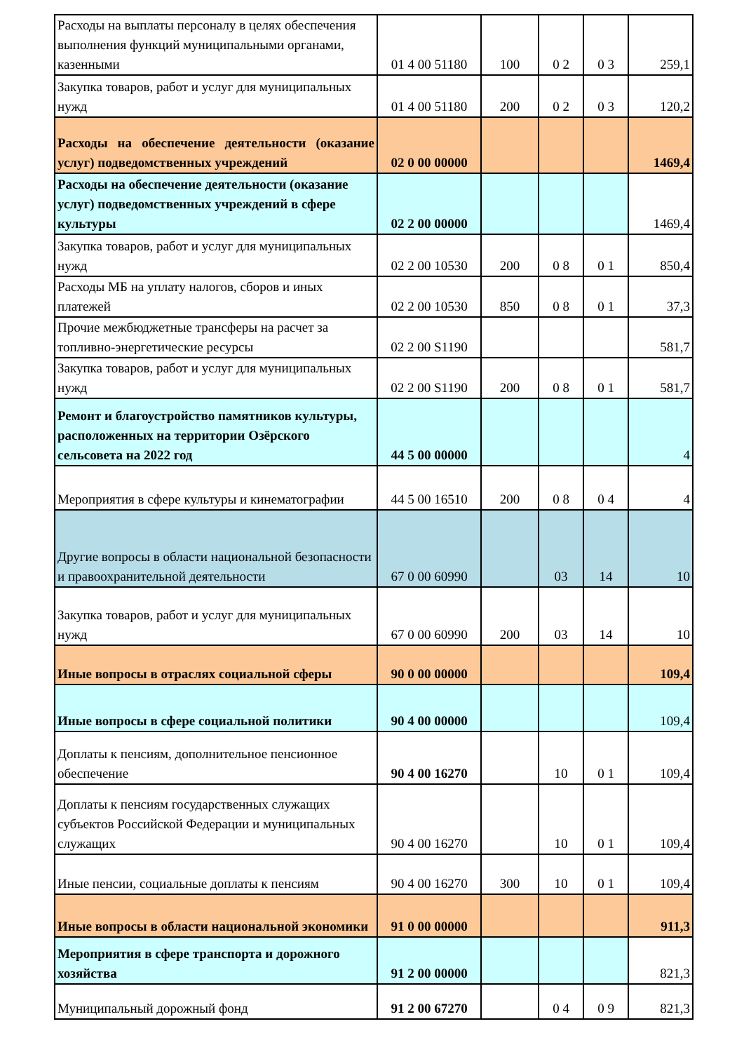| Расходы на выплаты персоналу в целях обеспечения выполнения функций муниципальными органами, казенными | 01 4 00 51180 | 100 | 0 2 | 0 3 | 259,1 |
| Закупка товаров, работ и услуг для муниципальных нужд | 01 4 00 51180 | 200 | 0 2 | 0 3 | 120,2 |
| Расходы на обеспечение деятельности (оказание услуг) подведомственных учреждений | 02 0 00 00000 | | | | 1469,4 |
| Расходы на обеспечение деятельности (оказание услуг) подведомственных учреждений в сфере культуры | 02 2 00 00000 | | | | 1469,4 |
| Закупка товаров, работ и услуг для муниципальных нужд | 02 2 00 10530 | 200 | 0 8 | 0 1 | 850,4 |
| Расходы МБ на уплату налогов, сборов и иных платежей | 02 2 00 10530 | 850 | 0 8 | 0 1 | 37,3 |
| Прочие межбюджетные трансферы на расчет за топливно-энергетические ресурсы | 02 2 00 S1190 | | | | 581,7 |
| Закупка товаров, работ и услуг для муниципальных нужд | 02 2 00 S1190 | 200 | 0 8 | 0 1 | 581,7 |
| Ремонт и благоустройство памятников культуры, расположенных на территории Озёрского сельсовета на 2022 год | 44 5 00 00000 | | | | 4 |
| Мероприятия в сфере культуры и кинематографии | 44 5 00 16510 | 200 | 0 8 | 0 4 | 4 |
| Другие вопросы в области национальной безопасности и правоохранительной деятельности | 67 0 00 60990 | | 03 | 14 | 10 |
| Закупка товаров, работ и услуг для муниципальных нужд | 67 0 00 60990 | 200 | 03 | 14 | 10 |
| Иные вопросы в отраслях социальной сферы | 90 0 00 00000 | | | | 109,4 |
| Иные вопросы в сфере социальной политики | 90 4 00 00000 | | | | 109,4 |
| Доплаты к пенсиям, дополнительное пенсионное обеспечение | 90 4 00 16270 | | 10 | 0 1 | 109,4 |
| Доплаты к пенсиям государственных служащих субъектов Российской Федерации и муниципальных служащих | 90 4 00 16270 | | 10 | 0 1 | 109,4 |
| Иные пенсии, социальные доплаты к пенсиям | 90 4 00 16270 | 300 | 10 | 0 1 | 109,4 |
| Иные вопросы в области национальной экономики | 91 0 00 00000 | | | | 911,3 |
| Мероприятия в сфере транспорта и дорожного хозяйства | 91 2 00 00000 | | | | 821,3 |
| Муниципальный дорожный фонд | 91 2 00 67270 | | 0 4 | 0 9 | 821,3 |